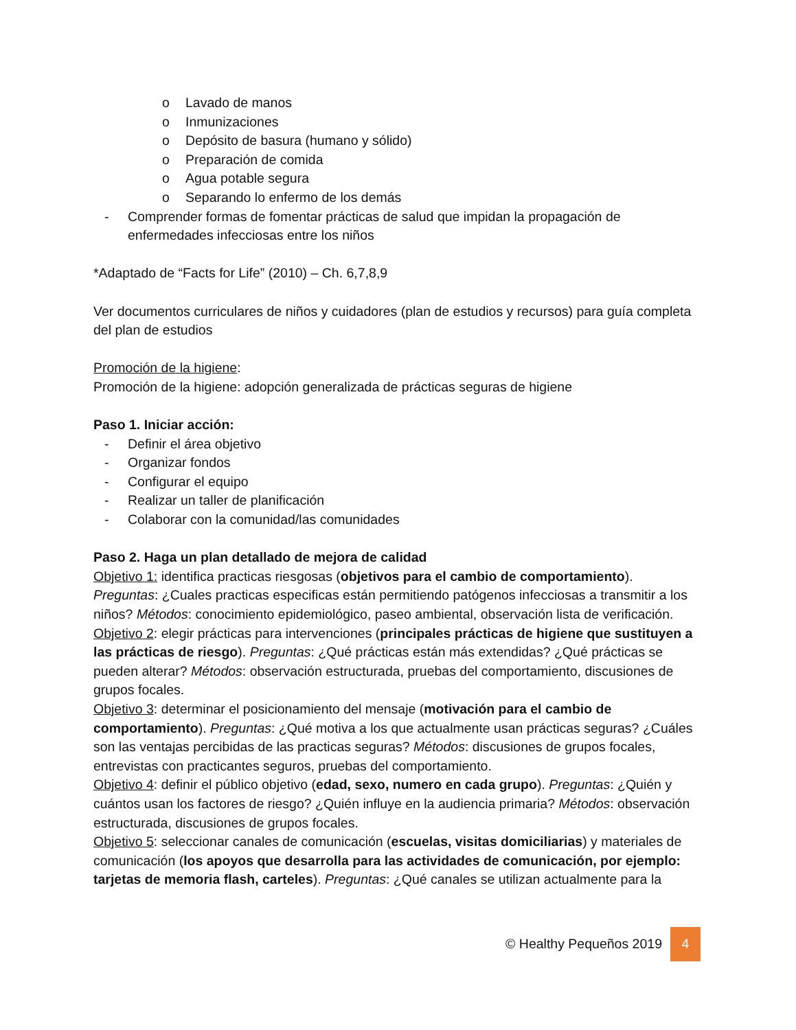o Lavado de manos
o Inmunizaciones
o Depósito de basura (humano y sólido)
o Preparación de comida
o Agua potable segura
o Separando lo enfermo de los demás
- Comprender formas de fomentar prácticas de salud que impidan la propagación de enfermedades infecciosas entre los niños
*Adaptado de “Facts for Life” (2010) – Ch. 6,7,8,9
Ver documentos curriculares de niños y cuidadores (plan de estudios y recursos) para guía completa del plan de estudios
Promoción de la higiene:
Promoción de la higiene: adopción generalizada de prácticas seguras de higiene
Paso 1. Iniciar acción:
- Definir el área objetivo
- Organizar fondos
- Configurar el equipo
- Realizar un taller de planificación
- Colaborar con la comunidad/las comunidades
Paso 2. Haga un plan detallado de mejora de calidad
Objetivo 1: identifica practicas riesgosas (objetivos para el cambio de comportamiento). Preguntas: ¿Cuales practicas especificas están permitiendo patógenos infecciosas a transmitir a los niños? Métodos: conocimiento epidemiológico, paseo ambiental, observación lista de verificación.
Objetivo 2: elegir prácticas para intervenciones (principales prácticas de higiene que sustituyen a las prácticas de riesgo). Preguntas: ¿Qué prácticas están más extendidas? ¿Qué prácticas se pueden alterar? Métodos: observación estructurada, pruebas del comportamiento, discusiones de grupos focales.
Objetivo 3: determinar el posicionamiento del mensaje (motivación para el cambio de comportamiento). Preguntas: ¿Qué motiva a los que actualmente usan prácticas seguras? ¿Cuáles son las ventajas percibidas de las practicas seguras? Métodos: discusiones de grupos focales, entrevistas con practicantes seguros, pruebas del comportamiento.
Objetivo 4: definir el público objetivo (edad, sexo, numero en cada grupo). Preguntas: ¿Quién y cuántos usan los factores de riesgo? ¿Quién influye en la audiencia primaria? Métodos: observación estructurada, discusiones de grupos focales.
Objetivo 5: seleccionar canales de comunicación (escuelas, visitas domiciliarias) y materiales de comunicación (los apoyos que desarrolla para las actividades de comunicación, por ejemplo: tarjetas de memoria flash, carteles). Preguntas: ¿Qué canales se utilizan actualmente para la
© Healthy Pequeños 2019 4